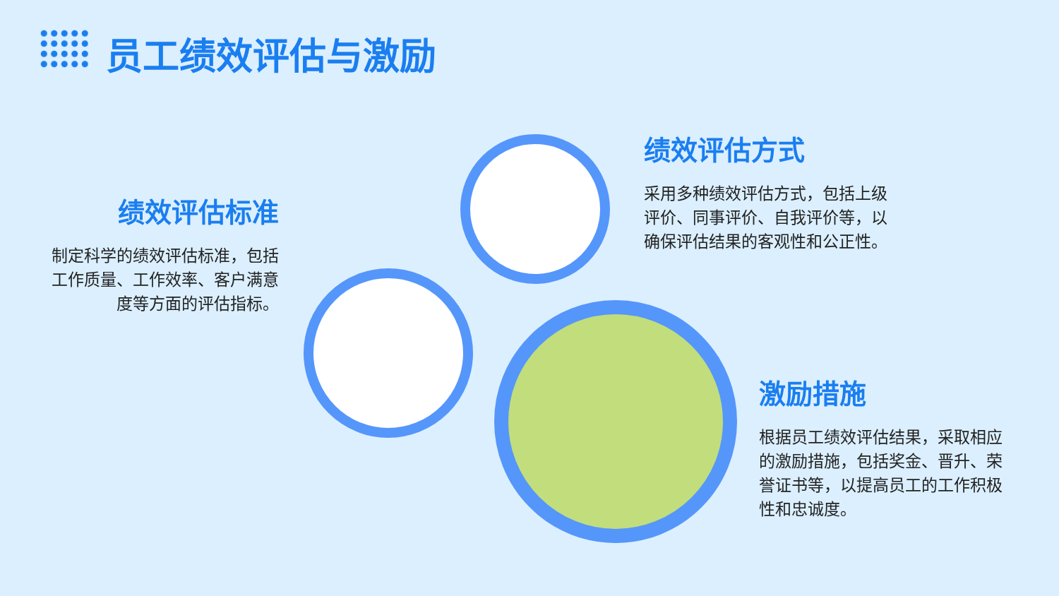员工绩效评估与激励
绩效评估标准
制定科学的绩效评估标准，包括工作质量、工作效率、客户满意度等方面的评估指标。
绩效评估方式
采用多种绩效评估方式，包括上级评价、同事评价、自我评价等，以确保评估结果的客观性和公正性。
激励措施
根据员工绩效评估结果，采取相应的激励措施，包括奖金、晋升、荣誉证书等，以提高员工的工作积极性和忠诚度。